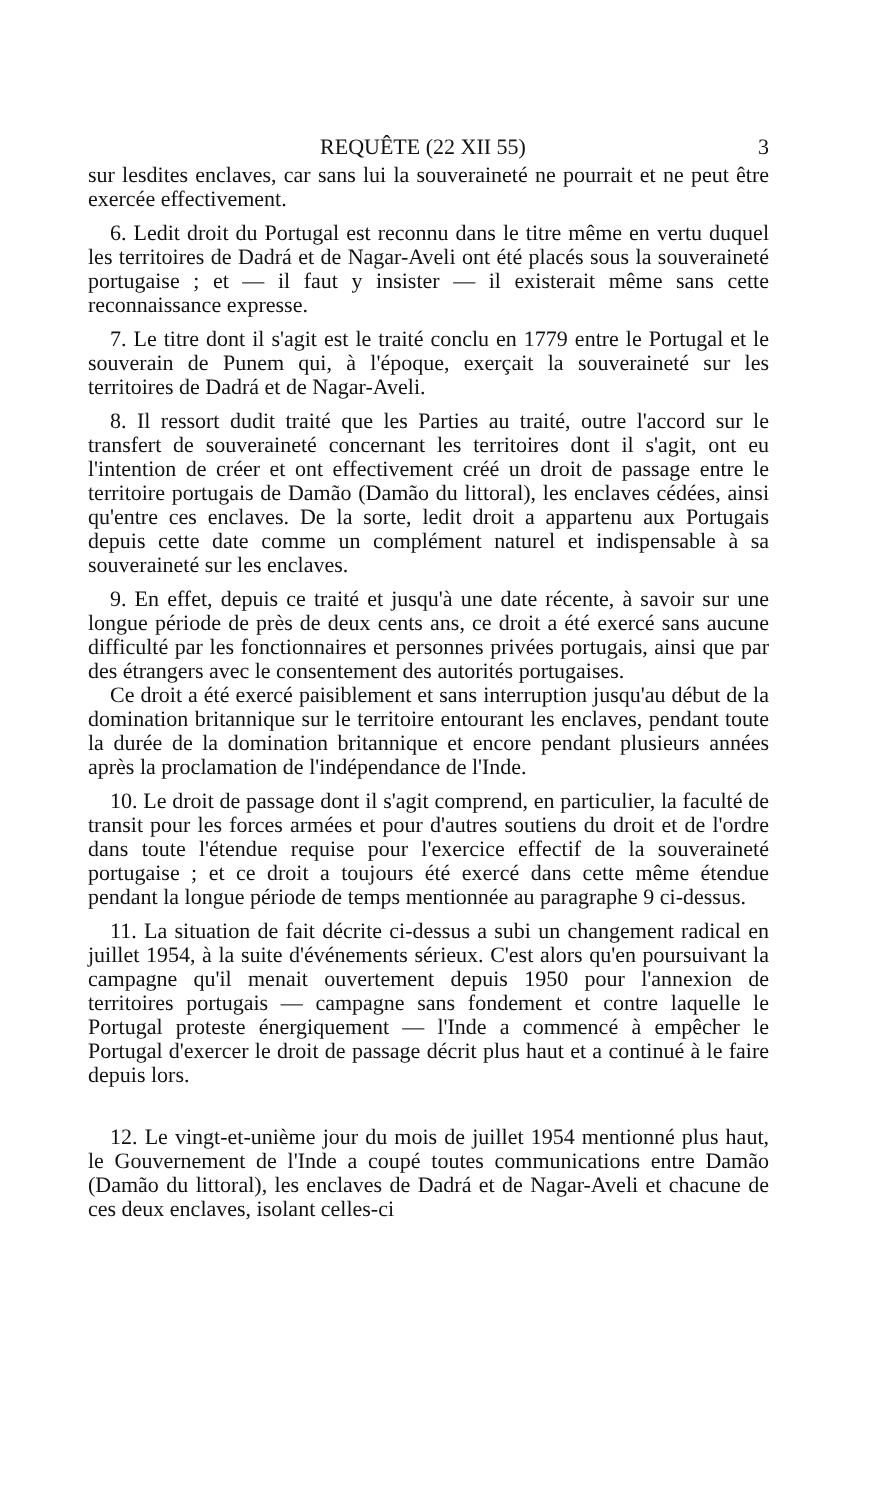REQUÊTE (22 XII 55) 3
sur lesdites enclaves, car sans lui la souveraineté ne pourrait et ne peut être exercée effectivement.
6. Ledit droit du Portugal est reconnu dans le titre même en vertu duquel les territoires de Dadrá et de Nagar-Aveli ont été placés sous la souveraineté portugaise ; et — il faut y insister — il existerait même sans cette reconnaissance expresse.
7. Le titre dont il s'agit est le traité conclu en 1779 entre le Portugal et le souverain de Punem qui, à l'époque, exerçait la souveraineté sur les territoires de Dadrá et de Nagar-Aveli.
8. Il ressort dudit traité que les Parties au traité, outre l'accord sur le transfert de souveraineté concernant les territoires dont il s'agit, ont eu l'intention de créer et ont effectivement créé un droit de passage entre le territoire portugais de Damão (Damão du littoral), les enclaves cédées, ainsi qu'entre ces enclaves. De la sorte, ledit droit a appartenu aux Portugais depuis cette date comme un complément naturel et indispensable à sa souveraineté sur les enclaves.
9. En effet, depuis ce traité et jusqu'à une date récente, à savoir sur une longue période de près de deux cents ans, ce droit a été exercé sans aucune difficulté par les fonctionnaires et personnes privées portugais, ainsi que par des étrangers avec le consentement des autorités portugaises.
Ce droit a été exercé paisiblement et sans interruption jusqu'au début de la domination britannique sur le territoire entourant les enclaves, pendant toute la durée de la domination britannique et encore pendant plusieurs années après la proclamation de l'indépendance de l'Inde.
10. Le droit de passage dont il s'agit comprend, en particulier, la faculté de transit pour les forces armées et pour d'autres soutiens du droit et de l'ordre dans toute l'étendue requise pour l'exercice effectif de la souveraineté portugaise ; et ce droit a toujours été exercé dans cette même étendue pendant la longue période de temps mentionnée au paragraphe 9 ci-dessus.
11. La situation de fait décrite ci-dessus a subi un changement radical en juillet 1954, à la suite d'événements sérieux. C'est alors qu'en poursuivant la campagne qu'il menait ouvertement depuis 1950 pour l'annexion de territoires portugais — campagne sans fondement et contre laquelle le Portugal proteste énergiquement — l'Inde a commencé à empêcher le Portugal d'exercer le droit de passage décrit plus haut et a continué à le faire depuis lors.
12. Le vingt-et-unième jour du mois de juillet 1954 mentionné plus haut, le Gouvernement de l'Inde a coupé toutes communications entre Damão (Damão du littoral), les enclaves de Dadrá et de Nagar-Aveli et chacune de ces deux enclaves, isolant celles-ci